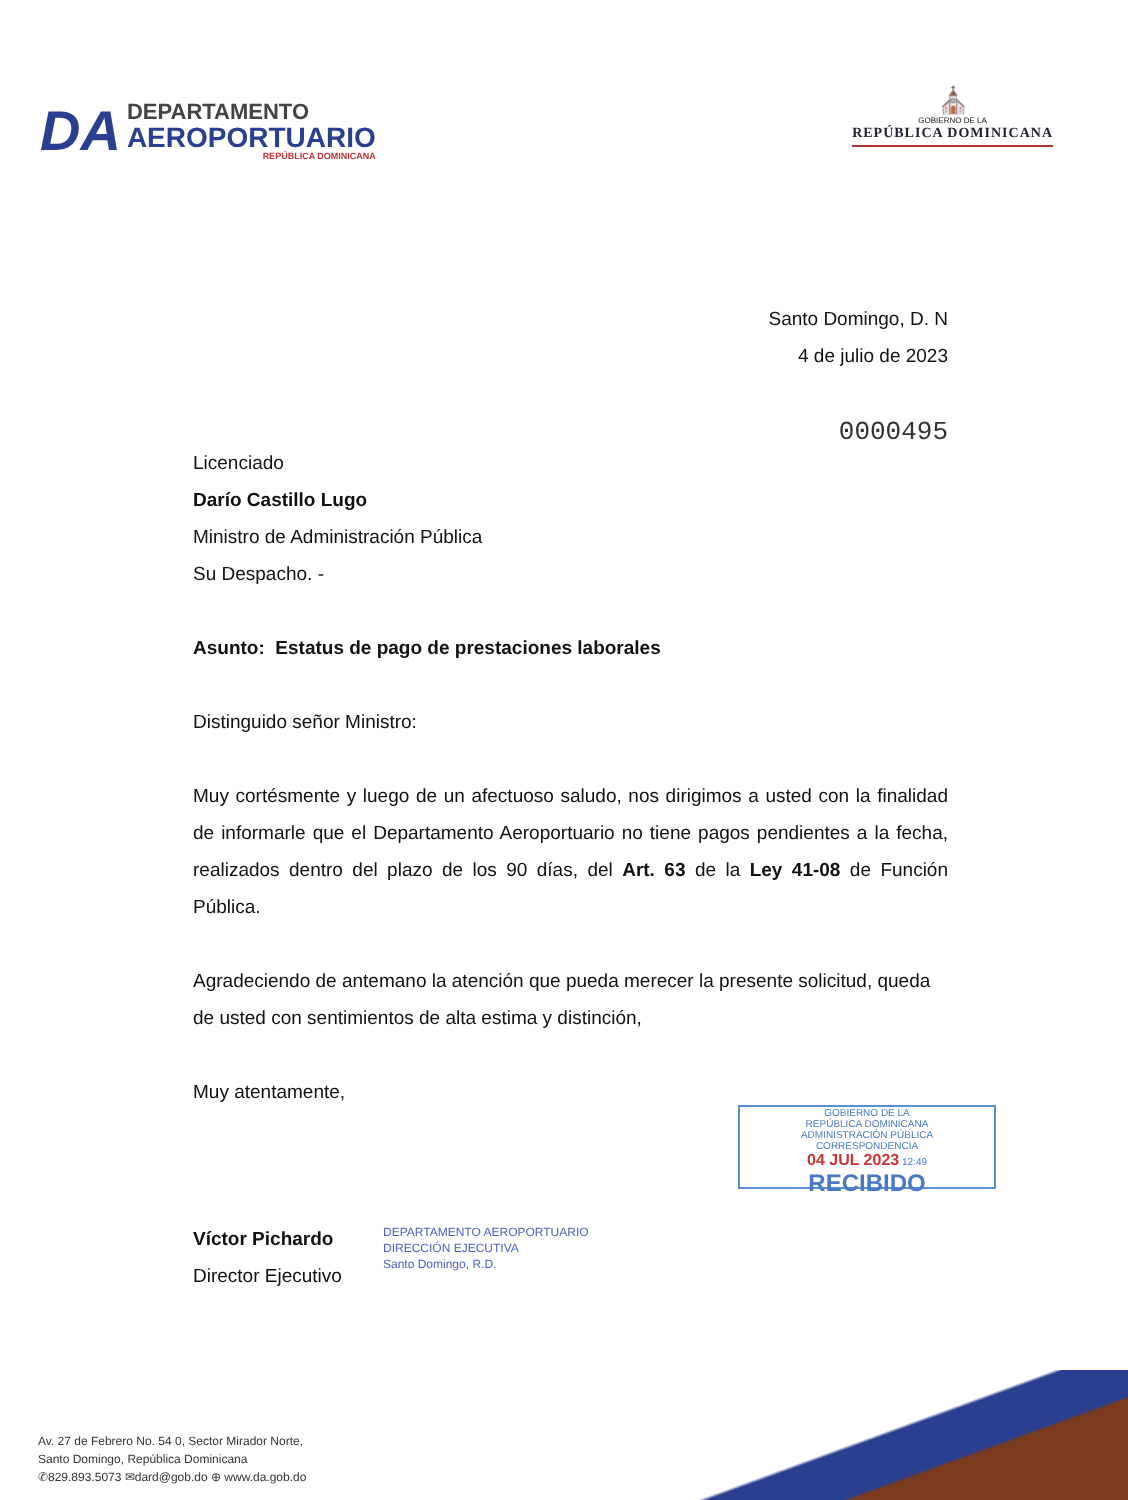DA
DEPARTAMENTO
AEROPORTUARIO
REPÚBLICA DOMINICANA
⛪
GOBIERNO DE LA
REPÚBLICA DOMINICANA
Santo Domingo, D. N
4 de julio de 2023
0000495
Licenciado
Darío Castillo Lugo
Ministro de Administración Pública
Su Despacho. -
Asunto: Estatus de pago de prestaciones laborales
Distinguido señor Ministro:
Muy cortésmente y luego de un afectuoso saludo, nos dirigimos a usted con la finalidad de informarle que el Departamento Aeroportuario no tiene pagos pendientes a la fecha, realizados dentro del plazo de los 90 días, del Art. 63 de la Ley 41-08 de Función Pública.
Agradeciendo de antemano la atención que pueda merecer la presente solicitud, queda de usted con sentimientos de alta estima y distinción,
Muy atentamente,
Víctor Pichardo
Director Ejecutivo
DEPARTAMENTO AEROPORTUARIO
DIRECCIÓN EJECUTIVA
Santo Domingo, R.D.
GOBIERNO DE LA
REPÚBLICA DOMINICANA
ADMINISTRACIÓN PÚBLICA
CORRESPONDENCIA
04 JUL 2023 12:49
RECIBIDO
Av. 27 de Febrero No. 54 0, Sector Mirador Norte,
Santo Domingo, República Dominicana
✆829.893.5073 ✉dard@gob.do ⊕ www.da.gob.do